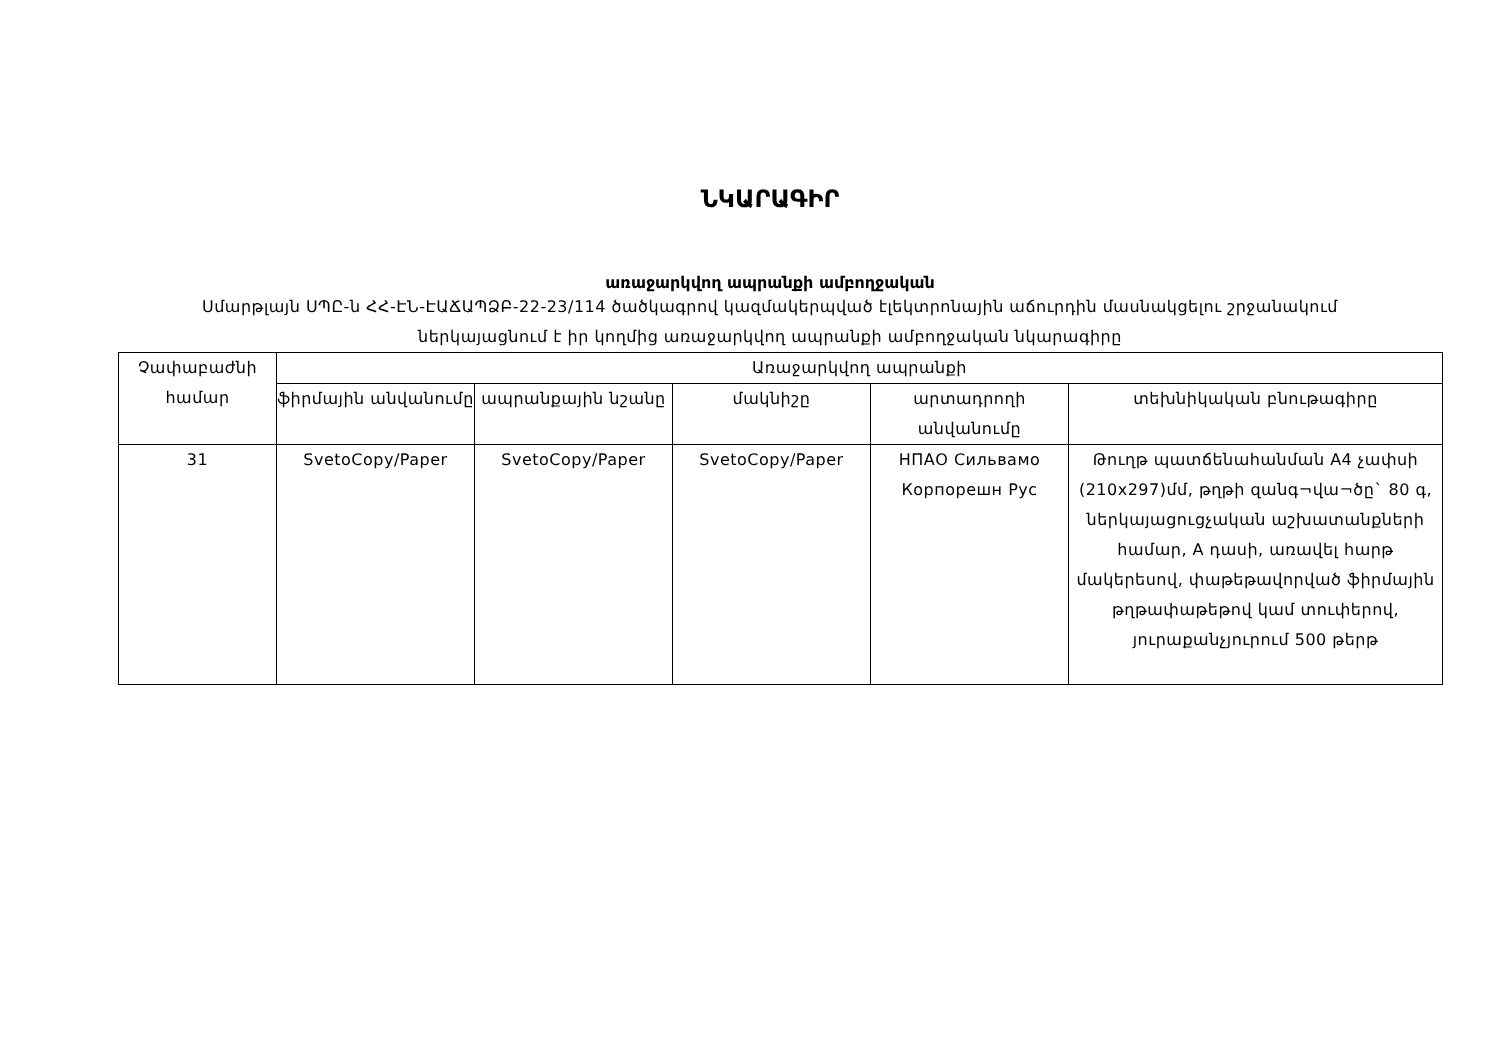ՆԿԱՐԱԳԻՐ
առաջարկվող ապրանքի ամբողջական
Սմարթլայն ՍՊԸ-ն ՀՀ-ԷՆ-ԷԱՃԱՊՁԲ-22-23/114 ծածկագրով կազմակերպված էլեկտրոնային աճուրդին մասնակցելու շրջանակում
ներկայացնում է իր կողմից առաջարկվող ապրանքի ամբողջական նկարագիրը
| Չափաբաժնի համար | Առաջարկվող ապրանքի | | | | |
| --- | --- | --- | --- | --- | --- |
| | ֆիրմային անվանումը | ապրանքային նշանը | մակնիշը | արտադրողի անվանումը | տեխնիկական բնութագիրը |
| 31 | SvetoCopy/Paper | SvetoCopy/Paper | SvetoCopy/Paper | НПАО Сильвамо Корпорешн Рус | Թուղթ պատճենահանման A4 չափսի (210x297)մմ, թղթի զանգ¬վա¬ծը` 80 գ, ներկայացուցչական աշխատանքների համար, A դասի, առավել հարթ մակերեսով, փաթեթավորված ֆիրմային թղթափաթեթով կամ տուփերով, յուրաքանչյուրում 500 թերթ |